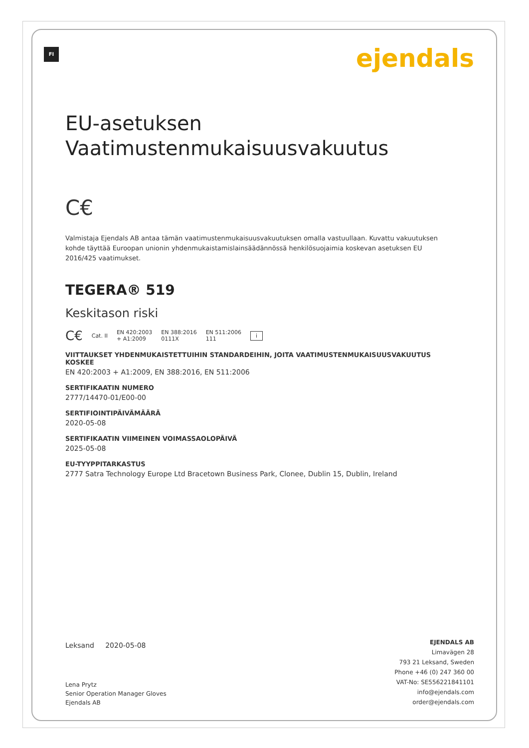FI ejendals
EU-asetuksen
Vaatimustenmukaisuusvakuutus
C€
Valmistaja Ejendals AB antaa tämän vaatimustenmukaisuusvakuutuksen omalla vastuullaan. Kuvattu vakuutuksen kohde täyttää Euroopan unionin yhdenmukaistamislainsäädännössä henkilösuojaimia koskevan asetuksen EU 2016/425 vaatimukset.
TEGERA® 519
Keskitason riski
C€ Cat. II EN 420:2003
+ A1:2009 EN 388:2016
0111X EN 511:2006
111 i
VIITTAUKSET YHDENMUKAISTETTUIHIN STANDARDEIHIN, JOITA VAATIMUSTENMUKAISUUSVAKUUTUS KOSKEE
EN 420:2003 + A1:2009, EN 388:2016, EN 511:2006
SERTIFIKAATIN NUMERO
2777/14470-01/E00-00
SERTIFIOINTIPÄIVÄMÄÄRÄ
2020-05-08
SERTIFIKAATIN VIIMEINEN VOIMASSAOLOPÄIVÄ
2025-05-08
EU-TYYPPITARKASTUS
2777 Satra Technology Europe Ltd Bracetown Business Park, Clonee, Dublin 15, Dublin, Ireland
Leksand 2020-05-08
Lena Prytz
Senior Operation Manager Gloves
Ejendals AB
EJENDALS AB
Limavägen 28
793 21 Leksand, Sweden
Phone +46 (0) 247 360 00
VAT-No: SE556221841101
info@ejendals.com
order@ejendals.com